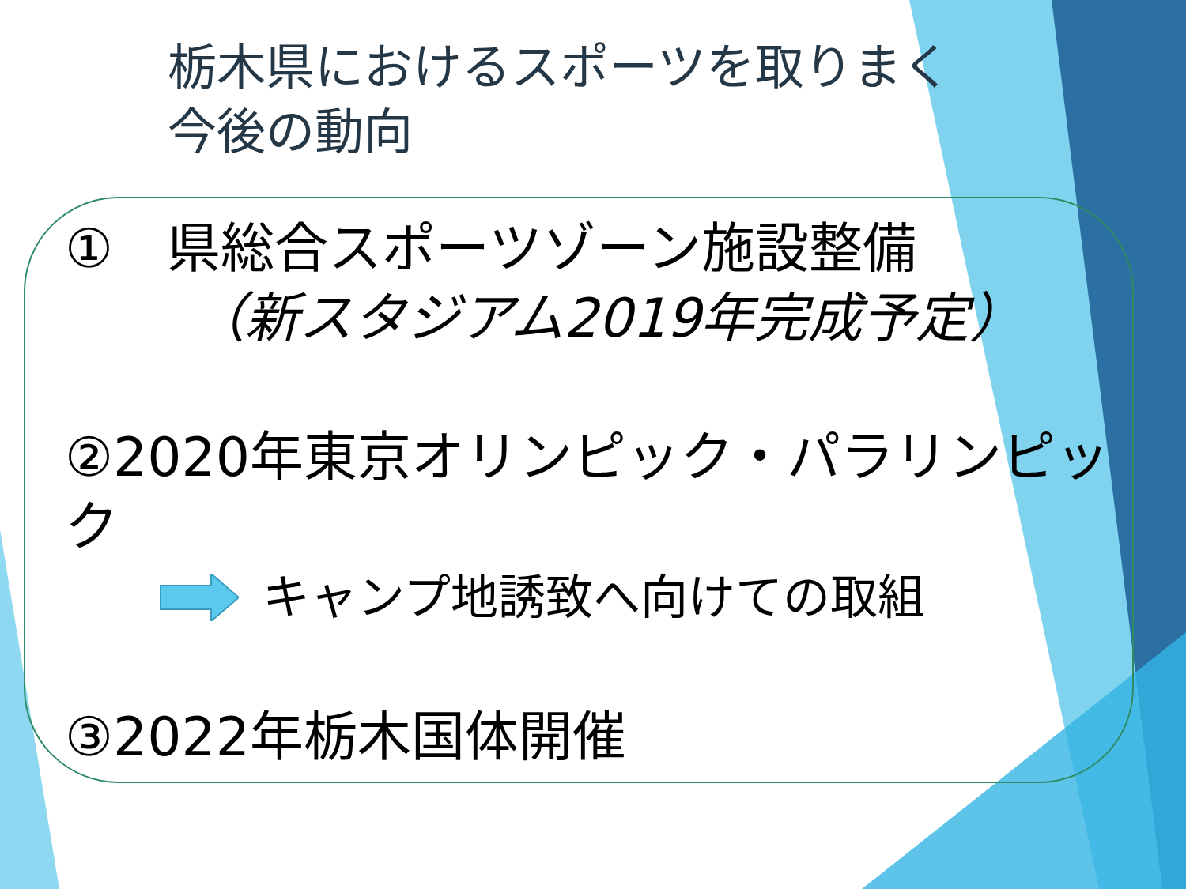栃木県におけるスポーツを取りまく
今後の動向
①　県総合スポーツゾーン施設整備
（新スタジアム2019年完成予定）
②2020年東京オリンピック・パラリンピック
キャンプ地誘致へ向けての取組
③2022年栃木国体開催